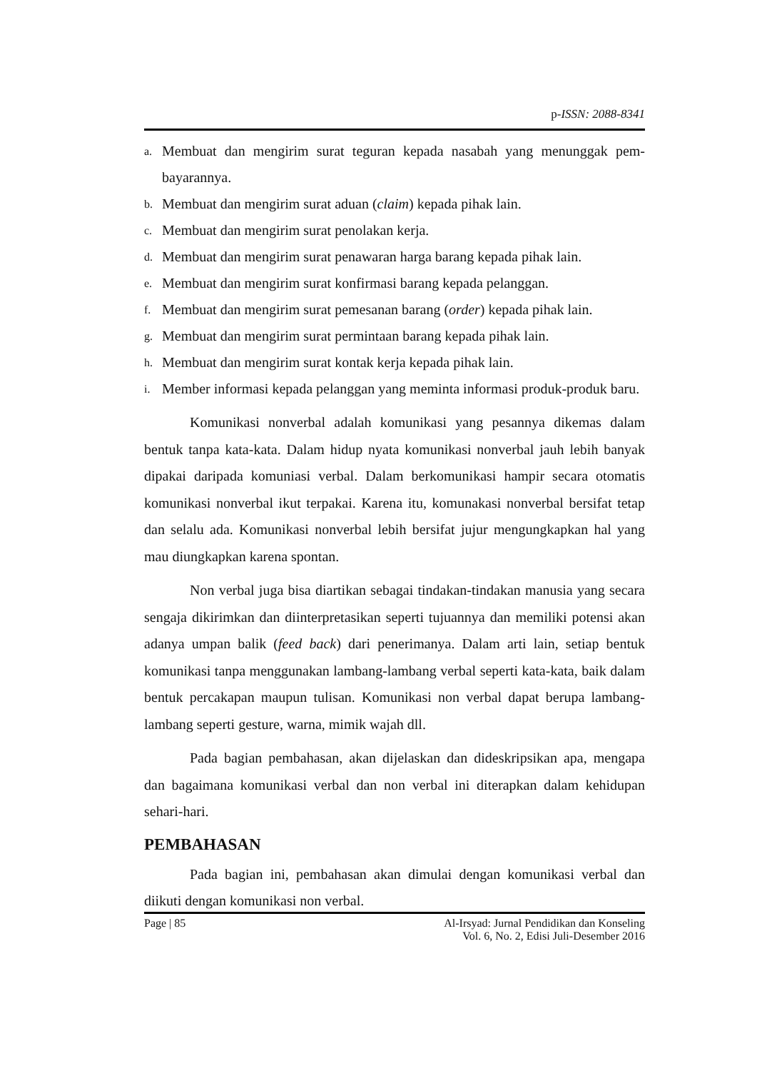p-ISSN: 2088-8341
a. Membuat dan mengirim surat teguran kepada nasabah yang menunggak pem-bayarannya.
b. Membuat dan mengirim surat aduan (claim) kepada pihak lain.
c. Membuat dan mengirim surat penolakan kerja.
d. Membuat dan mengirim surat penawaran harga barang kepada pihak lain.
e. Membuat dan mengirim surat konfirmasi barang kepada pelanggan.
f. Membuat dan mengirim surat pemesanan barang (order) kepada pihak lain.
g. Membuat dan mengirim surat permintaan barang kepada pihak lain.
h. Membuat dan mengirim surat kontak kerja kepada pihak lain.
i. Member informasi kepada pelanggan yang meminta informasi produk-produk baru.
Komunikasi nonverbal adalah komunikasi yang pesannya dikemas dalam bentuk tanpa kata-kata. Dalam hidup nyata komunikasi nonverbal jauh lebih banyak dipakai daripada komuniasi verbal. Dalam berkomunikasi hampir secara otomatis komunikasi nonverbal ikut terpakai. Karena itu, komunakasi nonverbal bersifat tetap dan selalu ada. Komunikasi nonverbal lebih bersifat jujur mengungkapkan hal yang mau diungkapkan karena spontan.
Non verbal juga bisa diartikan sebagai tindakan-tindakan manusia yang secara sengaja dikirimkan dan diinterpretasikan seperti tujuannya dan memiliki potensi akan adanya umpan balik (feed back) dari penerimanya. Dalam arti lain, setiap bentuk komunikasi tanpa menggunakan lambang-lambang verbal seperti kata-kata, baik dalam bentuk percakapan maupun tulisan. Komunikasi non verbal dapat berupa lambang-lambang seperti gesture, warna, mimik wajah dll.
Pada bagian pembahasan, akan dijelaskan dan dideskripsikan apa, mengapa dan bagaimana komunikasi verbal dan non verbal ini diterapkan dalam kehidupan sehari-hari.
PEMBAHASAN
Pada bagian ini, pembahasan akan dimulai dengan komunikasi verbal dan diikuti dengan komunikasi non verbal.
Page | 85 Al-Irsyad: Jurnal Pendidikan dan Konseling
Vol. 6, No. 2, Edisi Juli-Desember 2016